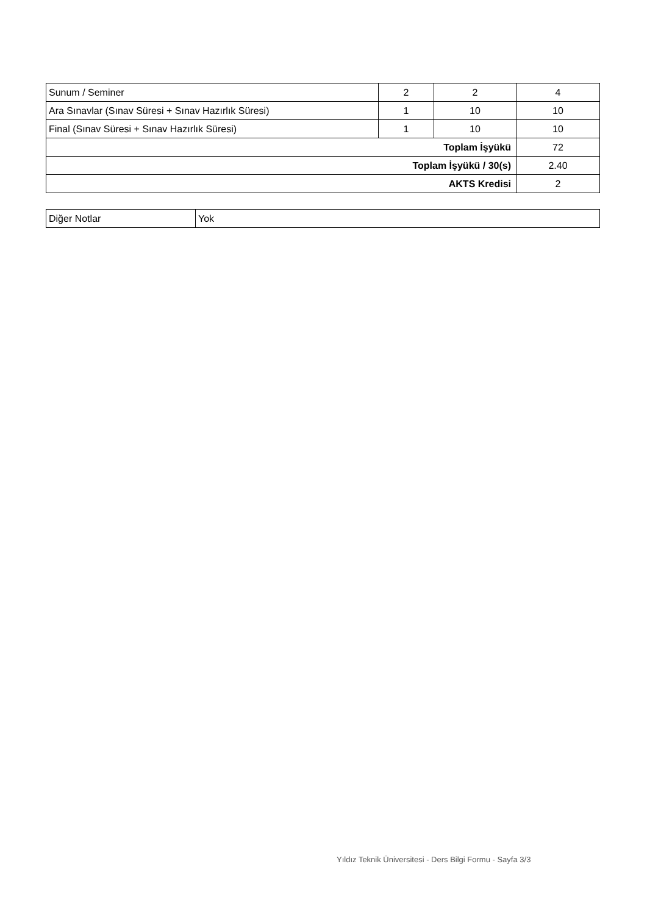| Sunum / Seminer | 2 | 2 | 4 |
| Ara Sınavlar (Sınav Süresi + Sınav Hazırlık Süresi) | 1 | 10 | 10 |
| Final (Sınav Süresi + Sınav Hazırlık Süresi) | 1 | 10 | 10 |
| Toplam İşyükü | | | 72 |
| Toplam İşyükü / 30(s) | | | 2.40 |
| AKTS Kredisi | | | 2 |
| Diğer Notlar | Yok |
Yıldız Teknik Üniversitesi - Ders Bilgi Formu - Sayfa 3/3